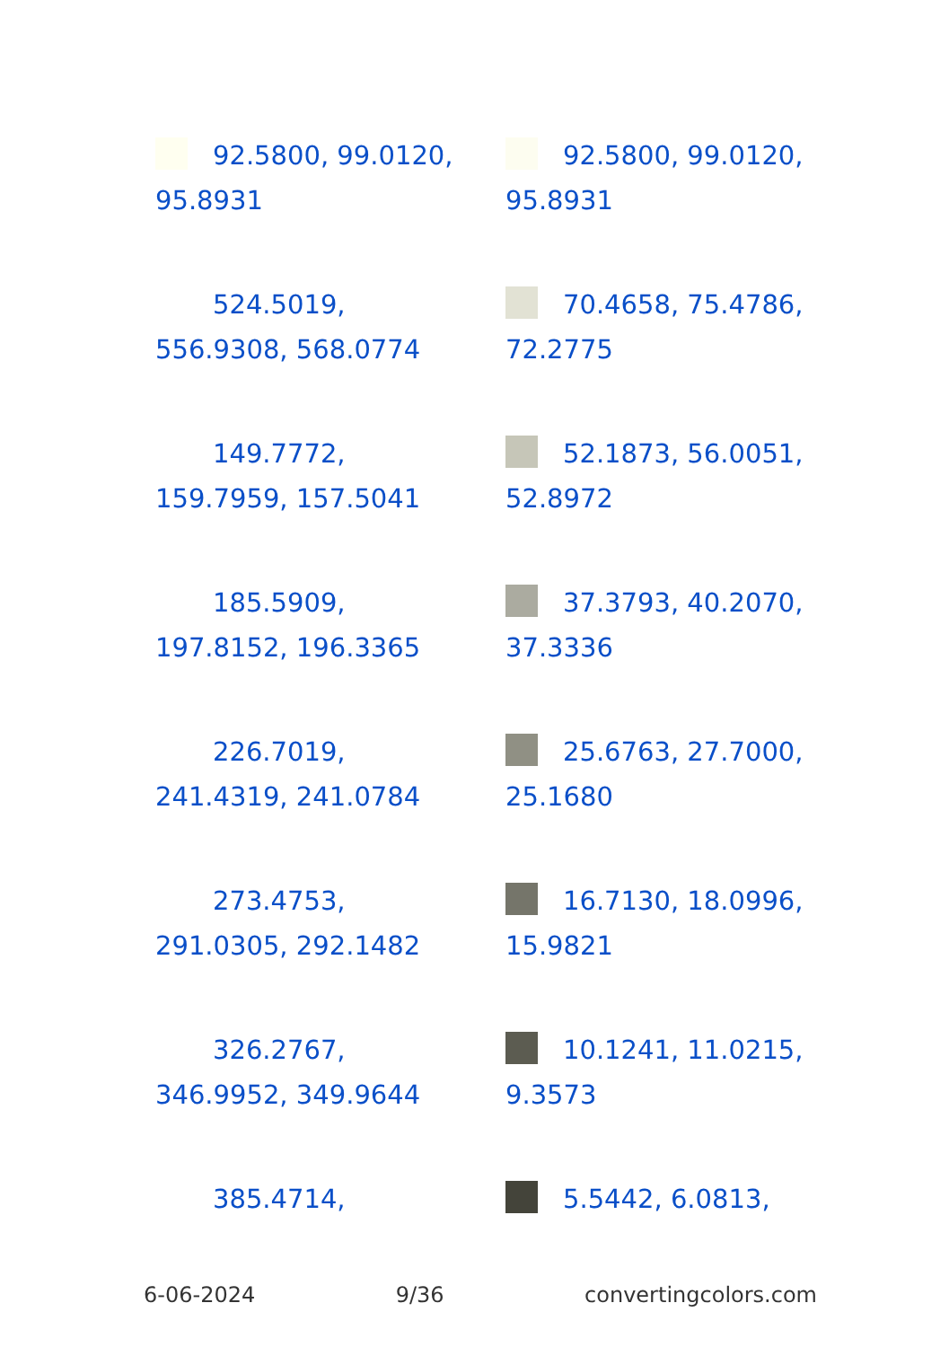92.5800, 99.0120, 95.8931
92.5800, 99.0120, 95.8931
524.5019, 556.9308, 568.0774
70.4658, 75.4786, 72.2775
149.7772, 159.7959, 157.5041
52.1873, 56.0051, 52.8972
185.5909, 197.8152, 196.3365
37.3793, 40.2070, 37.3336
226.7019, 241.4319, 241.0784
25.6763, 27.7000, 25.1680
273.4753, 291.0305, 292.1482
16.7130, 18.0996, 15.9821
326.2767, 346.9952, 349.9644
10.1241, 11.0215, 9.3573
385.4714,
5.5442, 6.0813,
6-06-2024 9/36 convertingcolors.com